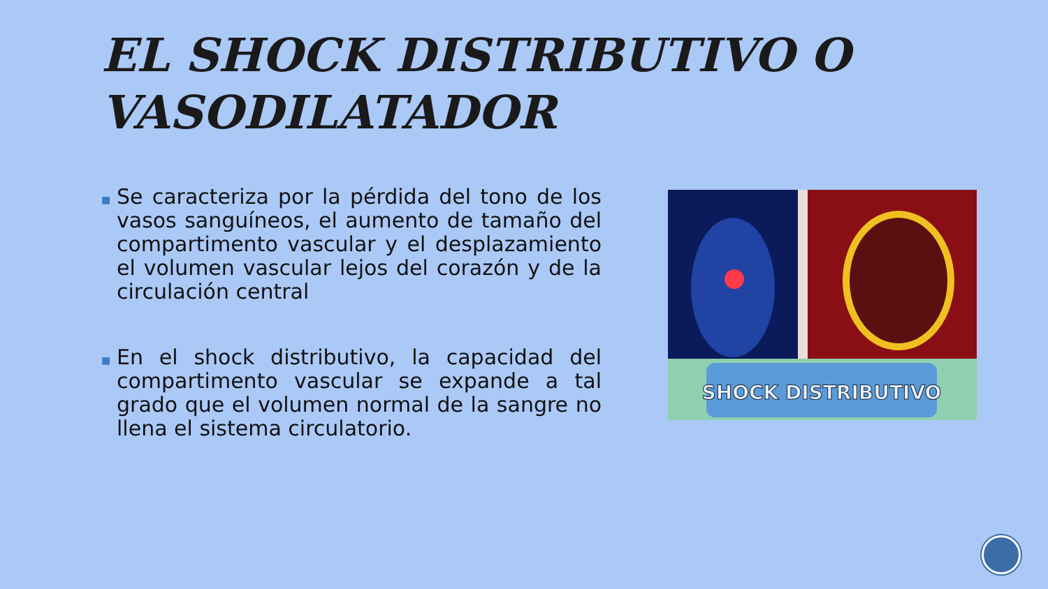EL SHOCK DISTRIBUTIVO O VASODILATADOR
■ Se caracteriza por la pérdida del tono de los vasos sanguíneos, el aumento de tamaño del compartimento vascular y el desplazamiento el volumen vascular lejos del corazón y de la circulación central
■ En el shock distributivo, la capacidad del compartimento vascular se expande a tal grado que el volumen normal de la sangre no llena el sistema circulatorio.
SHOCK DISTRIBUTIVO